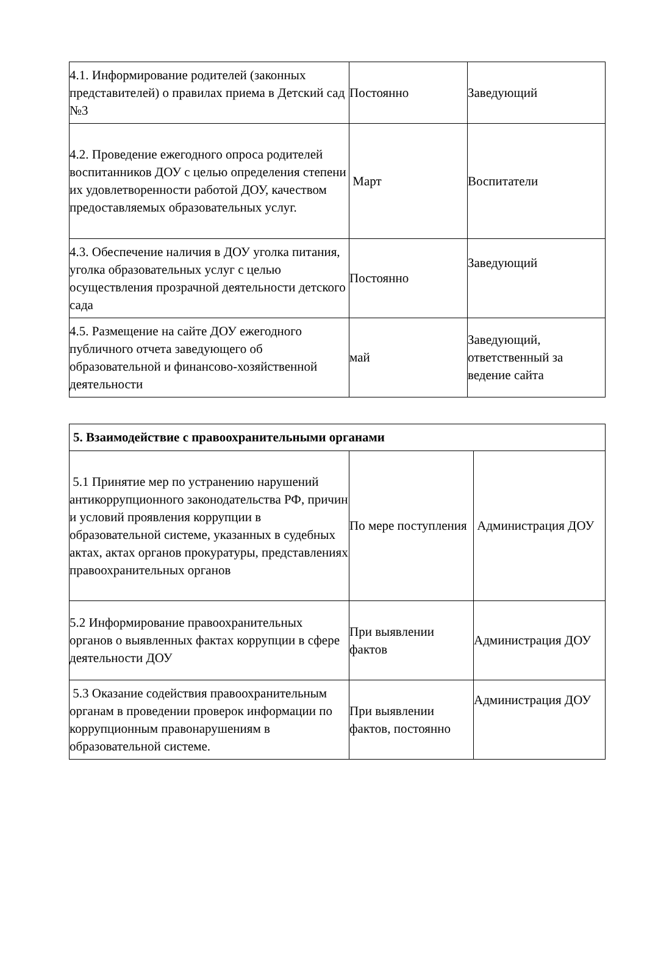| 4.1. Информирование родителей (законных представителей) о правилах приема в Детский сад №3 | Постоянно | Заведующий |
| 4.2. Проведение ежегодного опроса родителей воспитанников ДОУ с целью определения степени их удовлетворенности работой ДОУ, качеством предоставляемых образовательных услуг. | Март | Воспитатели |
| 4.3. Обеспечение наличия в ДОУ уголка питания, уголка образовательных услуг с целью осуществления прозрачной деятельности детского сада | Постоянно | Заведующий |
| 4.5. Размещение на сайте ДОУ ежегодного публичного отчета заведующего об образовательной и финансово-хозяйственной деятельности | май | Заведующий, ответственный за ведение сайта |
| 5. Взаимодействие с правоохранительными органами | | |
| 5.1 Принятие мер по устранению нарушений антикоррупционного законодательства РФ, причин и условий проявления коррупции в образовательной системе, указанных в судебных актах, актах органов прокуратуры, представлениях правоохранительных органов | По мере поступления | Администрация ДОУ |
| 5.2 Информирование правоохранительных органов о выявленных фактах коррупции в сфере деятельности ДОУ | При выявлении фактов | Администрация ДОУ |
| 5.3 Оказание содействия правоохранительным органам в проведении проверок информации по коррупционным правонарушениям в образовательной системе. | При выявлении фактов, постоянно | Администрация ДОУ |